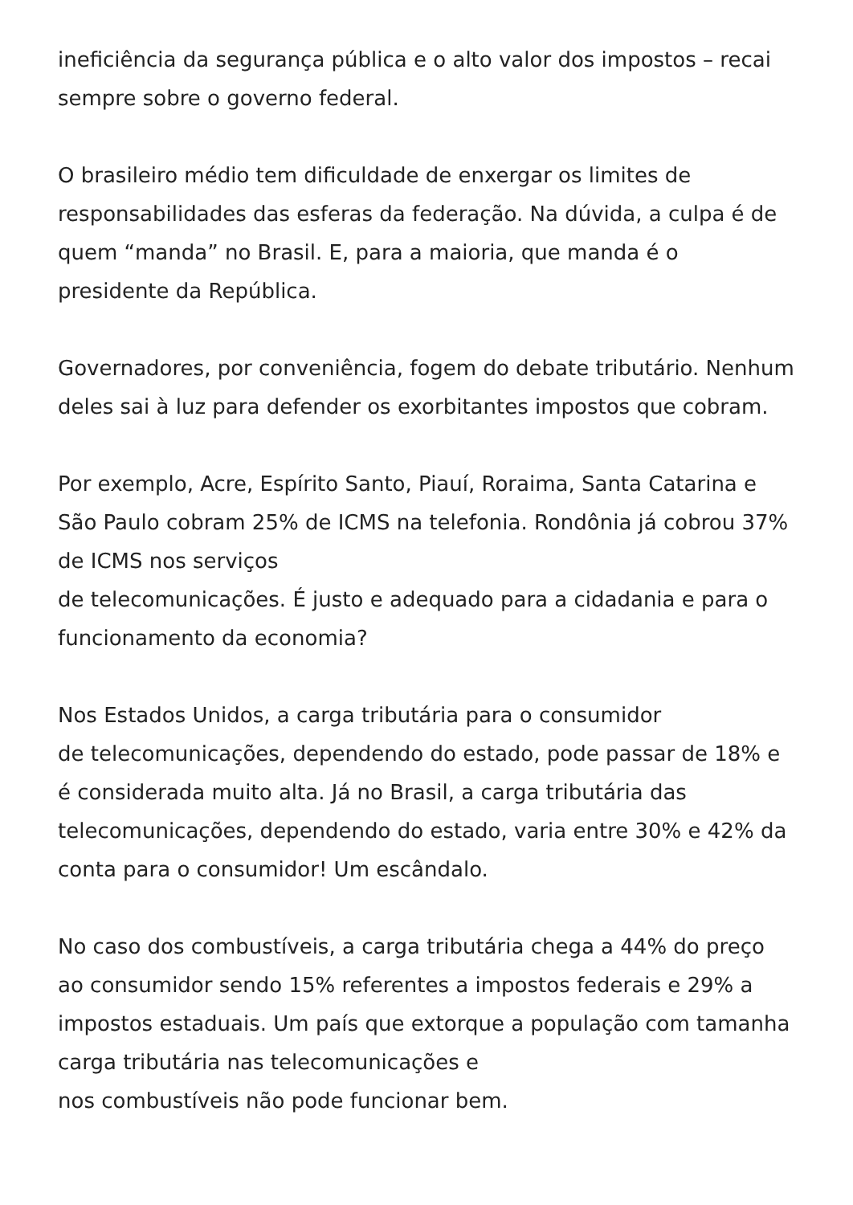ineficiência da segurança pública e o alto valor dos impostos – recai sempre sobre o governo federal.
O brasileiro médio tem dificuldade de enxergar os limites de responsabilidades das esferas da federação. Na dúvida, a culpa é de quem “manda” no Brasil. E, para a maioria, que manda é o presidente da República.
Governadores, por conveniência, fogem do debate tributário. Nenhum deles sai à luz para defender os exorbitantes impostos que cobram.
Por exemplo, Acre, Espírito Santo, Piauí, Roraima, Santa Catarina e São Paulo cobram 25% de ICMS na telefonia. Rondônia já cobrou 37% de ICMS nos serviços
de telecomunicações. É justo e adequado para a cidadania e para o funcionamento da economia?
Nos Estados Unidos, a carga tributária para o consumidor
de telecomunicações, dependendo do estado, pode passar de 18% e é considerada muito alta. Já no Brasil, a carga tributária das telecomunicações, dependendo do estado, varia entre 30% e 42% da conta para o consumidor! Um escândalo.
No caso dos combustíveis, a carga tributária chega a 44% do preço ao consumidor sendo 15% referentes a impostos federais e 29% a impostos estaduais. Um país que extorque a população com tamanha carga tributária nas telecomunicações e
nos combustíveis não pode funcionar bem.